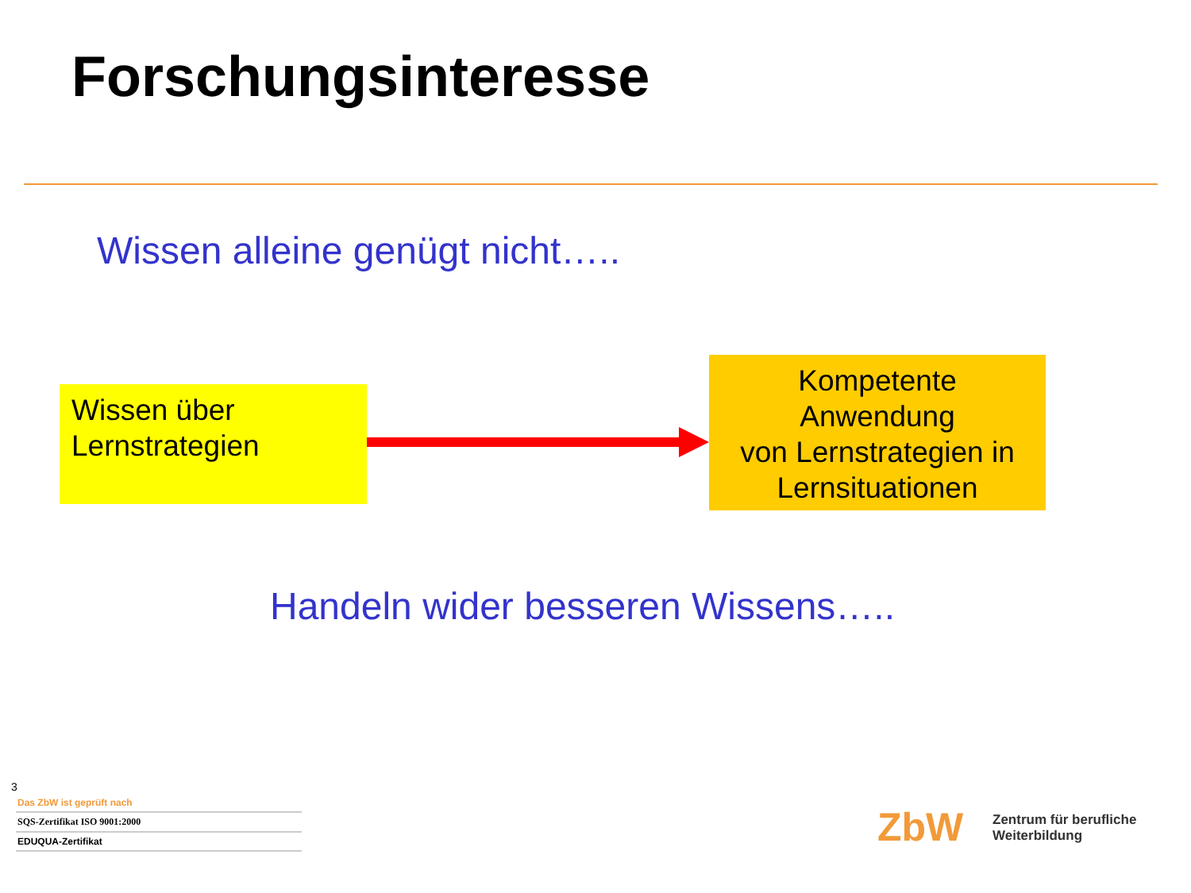Forschungsinteresse
Wissen alleine genügt nicht…..
Wissen über
Lernstrategien
Kompetente
Anwendung
von Lernstrategien in
Lernsituationen
Handeln wider besseren Wissens…..
3
Das ZbW ist geprüft nach
SQS-Zertifikat ISO 9001:2000
EDUQUA-Zertifikat
ZbW
Zentrum für berufliche
Weiterbildung